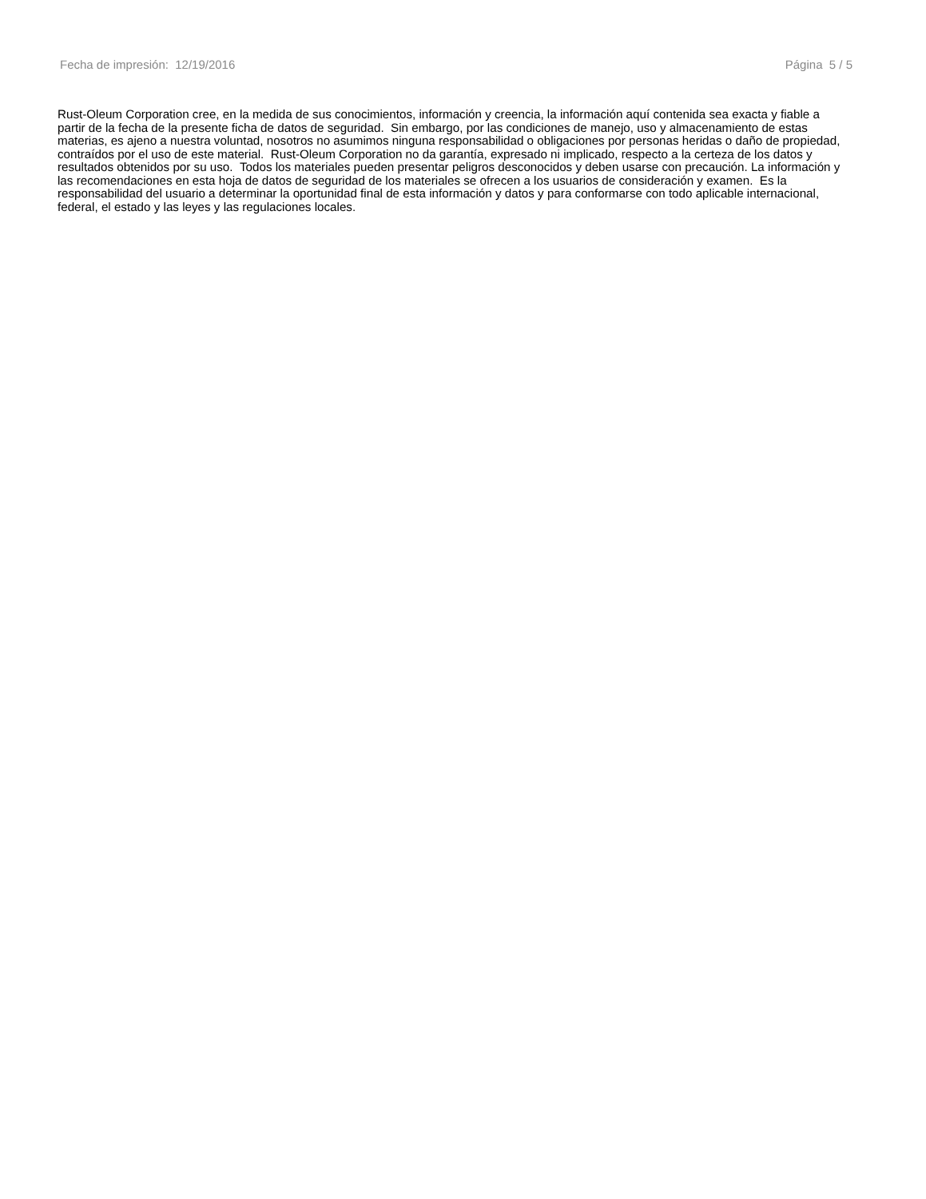Fecha de impresión: 12/19/2016 Página 5 / 5
Rust-Oleum Corporation cree, en la medida de sus conocimientos, información y creencia, la información aquí contenida sea exacta y fiable a partir de la fecha de la presente ficha de datos de seguridad. Sin embargo, por las condiciones de manejo, uso y almacenamiento de estas materias, es ajeno a nuestra voluntad, nosotros no asumimos ninguna responsabilidad o obligaciones por personas heridas o daño de propiedad, contraídos por el uso de este material. Rust-Oleum Corporation no da garantía, expresado ni implicado, respecto a la certeza de los datos y resultados obtenidos por su uso. Todos los materiales pueden presentar peligros desconocidos y deben usarse con precaución. La información y las recomendaciones en esta hoja de datos de seguridad de los materiales se ofrecen a los usuarios de consideración y examen. Es la responsabilidad del usuario a determinar la oportunidad final de esta información y datos y para conformarse con todo aplicable internacional, federal, el estado y las leyes y las regulaciones locales.